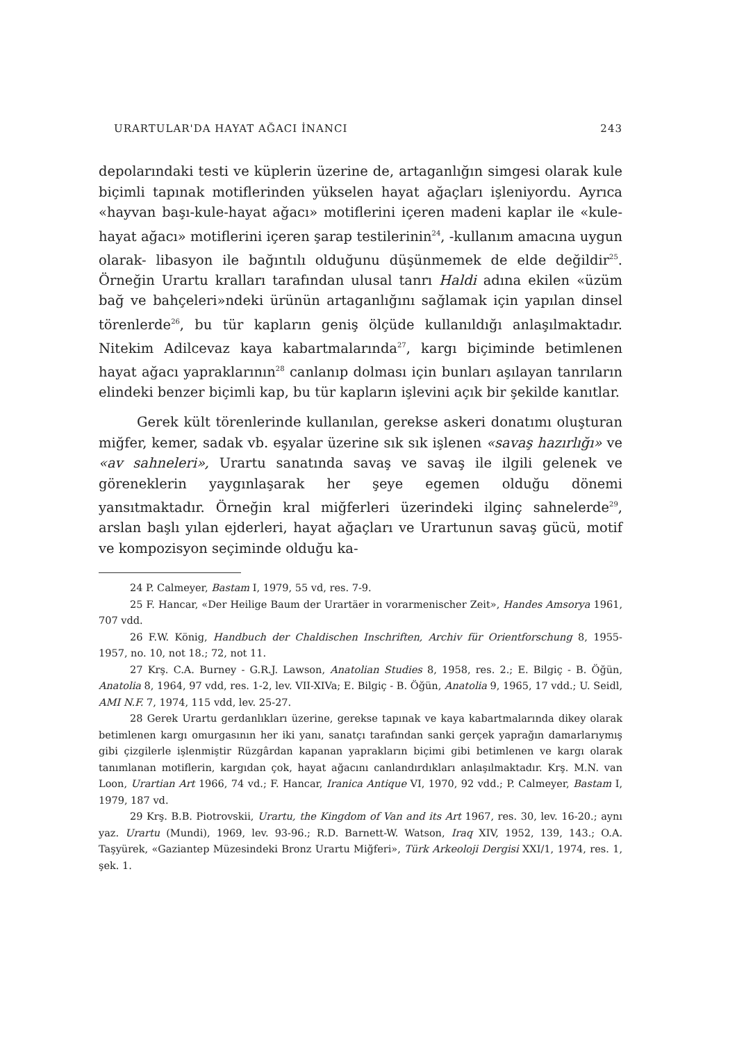URARTULAR'DA HAYAT AĞACI İNANCI 243
depolarındaki testi ve küplerin üzerine de, artaganlığın simgesi olarak kule biçimli tapınak motiflerinden yükselen hayat ağaçları işleniyordu. Ayrıca «hayvan başı-kule-hayat ağacı» motiflerini içeren madeni kaplar ile «kule-hayat ağacı» motiflerini içeren şarap testilerinin<sup>24</sup>, -kullanım amacına uygun olarak- libasyon ile bağıntılı olduğunu düşünmemek de elde değildir<sup>25</sup>. Örneğin Urartu kralları tarafından ulusal tanrı Haldi adına ekilen «üzüm bağ ve bahçeleri»ndeki ürünün artaganlığını sağlamak için yapılan dinsel törenlerde<sup>26</sup>, bu tür kapların geniş ölçüde kullanıldığı anlaşılmaktadır. Nitekim Adilcevaz kaya kabartmalarında<sup>27</sup>, kargı biçiminde betimlenen hayat ağacı yapraklarının<sup>28</sup> canlanıp dolması için bunları aşılayan tanrıların elindeki benzer biçimli kap, bu tür kapların işlevini açık bir şekilde kanıtlar.
Gerek kült törenlerinde kullanılan, gerekse askeri donatımı oluşturan miğfer, kemer, sadak vb. eşyalar üzerine sık sık işlenen «savaş hazırlığı» ve «av sahneleri», Urartu sanatında savaş ve savaş ile ilgili gelenek ve göreneklerin yaygınlaşarak her şeye egemen olduğu dönemi yansıtmaktadır. Örneğin kral miğferleri üzerindeki ilginç sahnelerde<sup>29</sup>, arslan başlı yılan ejderleri, hayat ağaçları ve Urartunun savaş gücü, motif ve kompozisyon seçiminde olduğu ka-
24 P. Calmeyer, Bastam I, 1979, 55 vd, res. 7-9.
25 F. Hancar, «Der Heilige Baum der Urartäer in vorarmenischer Zeit», Handes Amsorya 1961, 707 vdd.
26 F.W. König, Handbuch der Chaldischen Inschriften, Archiv für Orientforschung 8, 1955-1957, no. 10, not 18.; 72, not 11.
27 Krş. C.A. Burney - G.R.J. Lawson, Anatolian Studies 8, 1958, res. 2.; E. Bilgiç - B. Öğün, Anatolia 8, 1964, 97 vdd, res. 1-2, lev. VII-XIVa; E. Bilgiç - B. Öğün, Anatolia 9, 1965, 17 vdd.; U. Seidl, AMI N.F. 7, 1974, 115 vdd, lev. 25-27.
28 Gerek Urartu gerdanlıkları üzerine, gerekse tapınak ve kaya kabartmalarında dikey olarak betimlenen kargı omurgasının her iki yanı, sanatçı tarafından sanki gerçek yaprağın damarlarıymış gibi çizgilerle işlenmiştir Rüzgârdan kapanan yaprakların biçimi gibi betimlenen ve kargı olarak tanımlanan motiflerin, kargıdan çok, hayat ağacını canlandırdıkları anlaşılmaktadır. Krş. M.N. van Loon, Urartian Art 1966, 74 vd.; F. Hancar, Iranica Antique VI, 1970, 92 vdd.; P. Calmeyer, Bastam I, 1979, 187 vd.
29 Krş. B.B. Piotrovskii, Urartu, the Kingdom of Van and its Art 1967, res. 30, lev. 16-20.; aynı yaz. Urartu (Mundi), 1969, lev. 93-96.; R.D. Barnett-W. Watson, Iraq XIV, 1952, 139, 143.; O.A. Taşyürek, «Gaziantep Müzesindeki Bronz Urartu Miğferi», Türk Arkeoloji Dergisi XXI/1, 1974, res. 1, şek. 1.